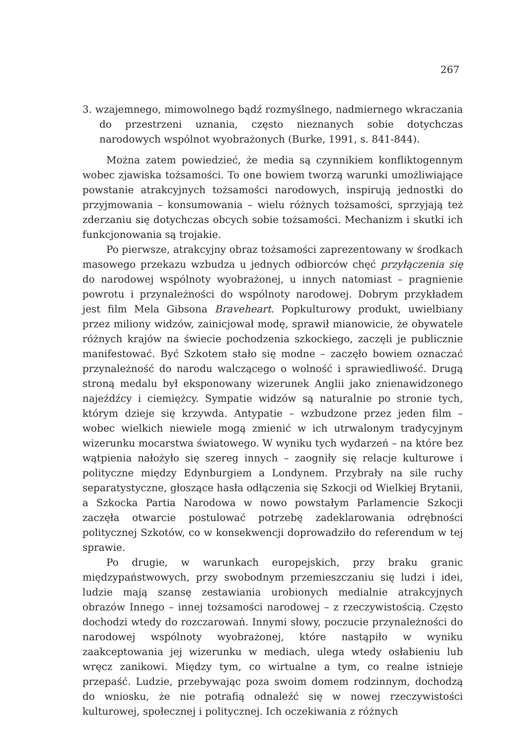267
3. wzajemnego, mimowolnego bądź rozmyślnego, nadmiernego wkraczania do przestrzeni uznania, często nieznanych sobie dotychczas narodowych wspólnot wyobrażonych (Burke, 1991, s. 841-844).
Można zatem powiedzieć, że media są czynnikiem konfliktogennym wobec zjawiska tożsamości. To one bowiem tworzą warunki umożliwiające powstanie atrakcyjnych tożsamości narodowych, inspirują jednostki do przyjmowania – konsumowania – wielu różnych tożsamości, sprzyjają też zderzaniu się dotychczas obcych sobie tożsamości. Mechanizm i skutki ich funkcjonowania są trojakie.
Po pierwsze, atrakcyjny obraz tożsamości zaprezentowany w środkach masowego przekazu wzbudza u jednych odbiorców chęć przyłączenia się do narodowej wspólnoty wyobrażonej, u innych natomiast – pragnienie powrotu i przynależności do wspólnoty narodowej. Dobrym przykładem jest film Mela Gibsona Braveheart. Popkulturowy produkt, uwielbiany przez miliony widzów, zainicjował modę, sprawił mianowicie, że obywatele różnych krajów na świecie pochodzenia szkockiego, zaczęli je publicznie manifestować. Być Szkotem stało się modne – zaczęło bowiem oznaczać przynależność do narodu walczącego o wolność i sprawiedliwość. Drugą stroną medalu był eksponowany wizerunek Anglii jako znienawidzonego najeźdźcy i ciemiężcy. Sympatie widzów są naturalnie po stronie tych, którym dzieje się krzywda. Antypatie – wzbudzone przez jeden film – wobec wielkich niewiele mogą zmienić w ich utrwalonym tradycyjnym wizerunku mocarstwa światowego. W wyniku tych wydarzeń – na które bez wątpienia nałożyło się szereg innych – zaogniły się relacje kulturowe i polityczne między Edynburgiem a Londynem. Przybrały na sile ruchy separatystyczne, głoszące hasła odłączenia się Szkocji od Wielkiej Brytanii, a Szkocka Partia Narodowa w nowo powstałym Parlamencie Szkocji zaczęła otwarcie postulować potrzebę zadeklarowania odrębności politycznej Szkotów, co w konsekwencji doprowadziło do referendum w tej sprawie.
Po drugie, w warunkach europejskich, przy braku granic międzypaństwowych, przy swobodnym przemieszczaniu się ludzi i idei, ludzie mają szansę zestawiania urobionych medialnie atrakcyjnych obrazów Innego – innej tożsamości narodowej – z rzeczywistością. Często dochodzi wtedy do rozczarowań. Innymi słowy, poczucie przynależności do narodowej wspólnoty wyobrażonej, które nastąpiło w wyniku zaakceptowania jej wizerunku w mediach, ulega wtedy osłabieniu lub wręcz zanikowi. Między tym, co wirtualne a tym, co realne istnieje przepaść. Ludzie, przebywając poza swoim domem rodzinnym, dochodzą do wniosku, że nie potrafią odnaleźć się w nowej rzeczywistości kulturowej, społecznej i politycznej. Ich oczekiwania z różnych